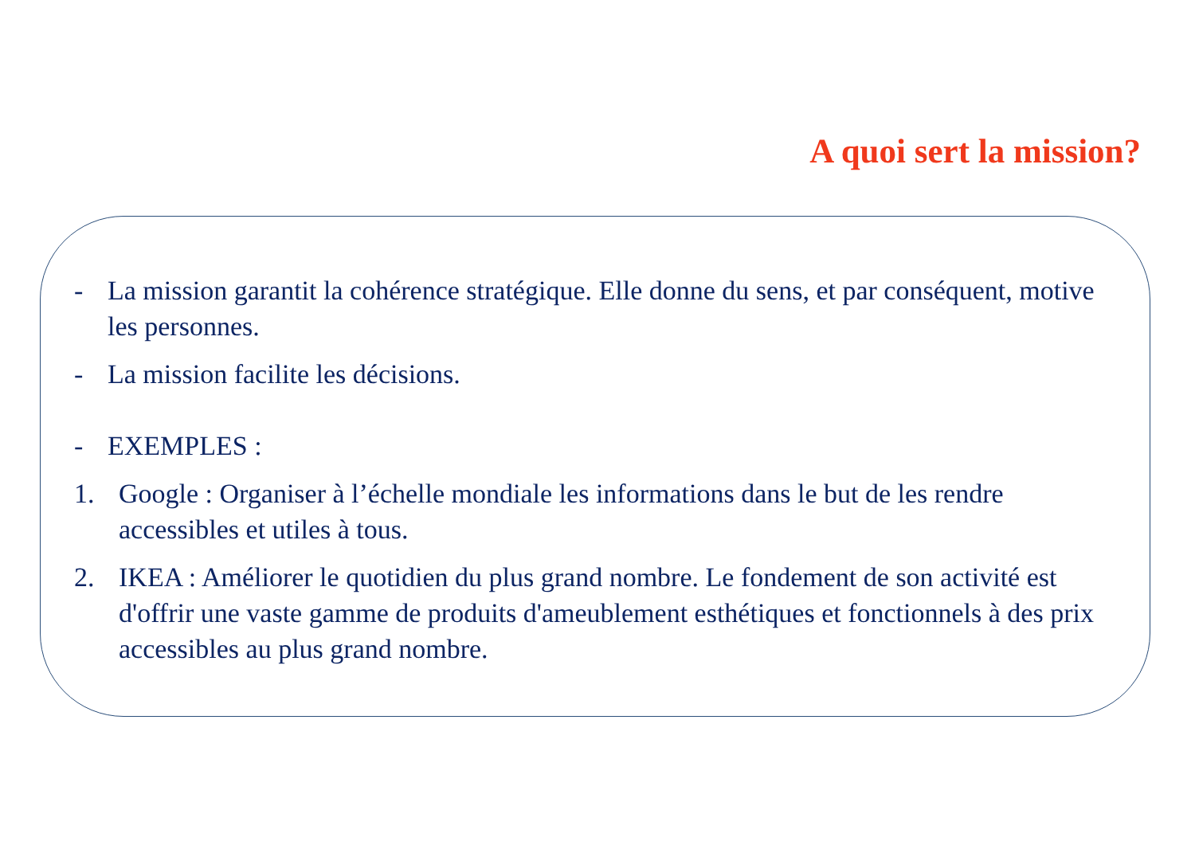A quoi sert la mission?
- La mission garantit la cohérence stratégique. Elle donne du sens, et par conséquent, motive les personnes.
- La mission facilite les décisions.
- EXEMPLES :
1. Google : Organiser à l’échelle mondiale les informations dans le but de les rendre accessibles et utiles à tous.
2. IKEA : Améliorer le quotidien du plus grand nombre. Le fondement de son activité est d'offrir une vaste gamme de produits d'ameublement esthétiques et fonctionnels à des prix accessibles au plus grand nombre.